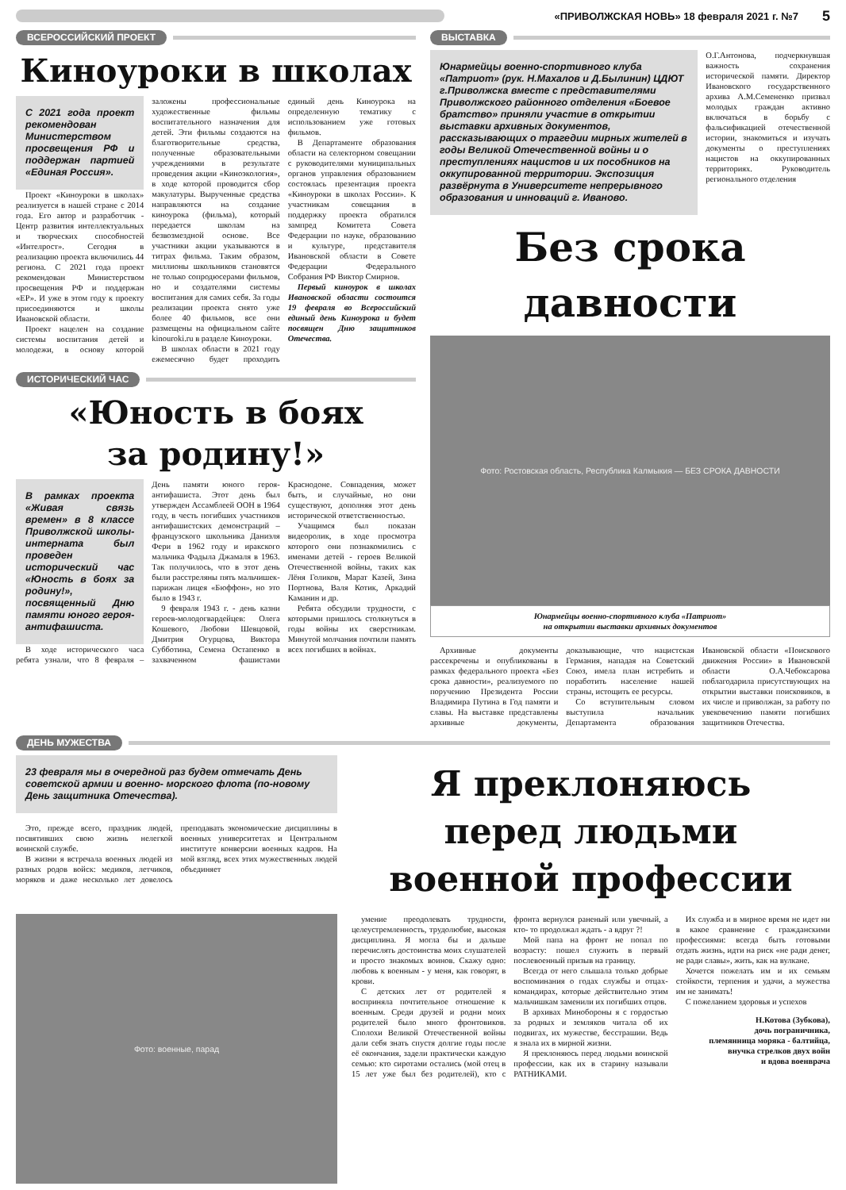«ПРИВОЛЖСКАЯ НОВЬ» 18 февраля 2021 г. №7
5
ВСЕРОССИЙСКИЙ ПРОЕКТ
Киноуроки в школах
С 2021 года проект рекомендован Министерством просвещения РФ и поддержан партией «Единая Россия».
Проект «Киноуроки в школах» реализуется в нашей стране с 2014 года. Его автор и разработчик - Центр развития интеллектуальных и творческих способностей «Интелрост». Сегодня в реализацию проекта включились 44 региона. С 2021 года проект рекомендован Министерством просвещения РФ и поддержан «ЕР». И уже в этом году к проекту присоединяются и школы Ивановской области.
Проект нацелен на создание системы воспитания детей и молодежи, в основу которой заложены профессиональные художественные фильмы воспитательного назначения для детей. Эти фильмы создаются на благотворительные средства, полученные образовательными учреждениями в результате проведения акции «Киноэкология», в ходе которой проводится сбор макулатуры. Вырученные средства направляются на создание киноурока (фильма), который передается школам на безвозмездной основе. Все участники акции указываются в титрах фильма. Таким образом, миллионы школьников становятся не только сопродюсерами фильмов, но и создателями системы воспитания для самих себя. За годы реализации проекта снято уже более 40 фильмов, все они размещены на официальном сайте kinouroki.ru в разделе Киноуроки.
В школах области в 2021 году ежемесячно будет проходить единый день Киноурока на определенную тематику с использованием уже готовых фильмов.
В Департаменте образования области на селекторном совещании с руководителями муниципальных органов управления образованием состоялась презентация проекта «Киноуроки в школах России». К участникам совещания в поддержку проекта обратился зампред Комитета Совета Федерации по науке, образованию и культуре, представителя Ивановской области в Совете Федерации Федерального Собрания РФ Виктор Смирнов.
Первый киноурок в школах Ивановской области состоится 19 февраля во Всероссийский единый день Киноурока и будет посвящен Дню защитников Отечества.
ИСТОРИЧЕСКИЙ ЧАС
«Юность в боях
за родину!»
В рамках проекта «Живая связь времен» в 8 классе Приволжской школы-интерната был проведен исторический час «Юность в боях за родину!», посвященный Дню памяти юного героя-антифашиста.
В ходе исторического часа ребята узнали, что 8 февраля – День памяти юного героя-антифашиста. Этот день был утвержден Ассамблеей ООН в 1964 году, в честь погибших участников антифашистских демонстраций – французского школьника Даниэля Фери в 1962 году и иракского мальчика Фадыла Джамаля в 1963. Так получилось, что в этот день были расстреляны пять мальчишек-парижан лицея «Бюффон», но это было в 1943 г.
9 февраля 1943 г. - день казни героев-молодогвардейцев: Олега Кошевого, Любови Шевцовой, Дмитрия Огурцова, Виктора Субботина, Семена Остапенко в захваченном фашистами Краснодоне. Совпадения, может быть, и случайные, но они существуют, дополняя этот день исторической ответственностью.
Учащимся был показан видеоролик, в ходе просмотра которого они познакомились с именами детей - героев Великой Отечественной войны, таких как Лёня Голиков, Марат Казей, Зина Портнова, Валя Котик, Аркадий Каманин и др.
Ребята обсудили трудности, с которыми пришлось столкнуться в годы войны их сверстникам. Минутой молчания почтили память всех погибших в войнах.
ВЫСТАВКА
Юнармейцы военно-спортивного клуба «Патриот» (рук. Н.Махалов и Д.Былинин) ЦДЮТ г.Приволжска вместе с представителями Приволжского районного отделения «Боевое братство» приняли участие в открытии выставки архивных документов, рассказывающих о трагедии мирных жителей в годы Великой Отечественной войны и о преступлениях нацистов и их пособников на оккупированной территории. Экспозиция развёрнута в Университете непрерывного образования и инноваций г. Иваново.
О.Г.Антонова, подчеркнувшая важность сохранения исторической памяти. Директор Ивановского государственного архива А.М.Семененко призвал молодых граждан активно включаться в борьбу с фальсификацией отечественной истории, знакомиться и изучать документы о преступлениях нацистов на оккупированных территориях. Руководитель регионального отделения
Без срока
давности
Фото: Ростовская область, Республика Калмыкия — БЕЗ СРОКА ДАВНОСТИ
Юнармейцы военно-спортивного клуба «Патриот»
на открытии выставки архивных документов
Архивные документы рассекречены и опубликованы в рамках федерального проекта «Без срока давности», реализуемого по поручению Президента России Владимира Путина в Год памяти и славы. На выставке представлены архивные документы, доказывающие, что нацистская Германия, нападая на Советский Союз, имела план истребить и поработить население нашей страны, истощить ее ресурсы.
Со вступительным словом выступила начальник Департамента образования Ивановской области «Поискового движения России» в Ивановской области О.А.Чебоксарова поблагодарила присутствующих на открытии выставки поисковиков, в их числе и приволжан, за работу по увековечению памяти погибших защитников Отечества.
ДЕНЬ МУЖЕСТВА
23 февраля мы в очередной раз будем отмечать День советской армии и военно- морского флота (по-новому День защитника Отечества).
Это, прежде всего, праздник людей, посвятивших свою жизнь нелегкой воинской службе.
В жизни я встречала военных людей из разных родов войск: медиков, летчиков, моряков и даже несколько лет довелось преподавать экономические дисциплины в военных университетах и Центральном институте конверсии военных кадров. На мой взгляд, всех этих мужественных людей объединяет
Я преклоняюсь
перед людьми
военной профессии
Фото: военные, парад
умение преодолевать трудности, целеустремленность, трудолюбие, высокая дисциплина. Я могла бы и дальше перечислять достоинства моих слушателей и просто знакомых воинов. Скажу одно: любовь к военным - у меня, как говорят, в крови.
С детских лет от родителей я восприняла почтительное отношение к военным. Среди друзей и родни моих родителей было много фронтовиков. Сполохи Великой Отечественной войны дали себя знать спустя долгие годы после её окончания, задели практически каждую семью: кто сиротами остались (мой отец в 15 лет уже был без родителей), кто с фронта вернулся раненый или увечный, а кто- то продолжал ждать - а вдруг ?!
Мой папа на фронт не попал по возрасту: пошел служить в первый послевоенный призыв на границу.
Всегда от него слышала только добрые воспоминания о годах службы и отцах-командирах, которые действительно этим мальчишкам заменили их погибших отцов.
В архивах Минобороны я с гордостью за родных и земляков читала об их подвигах, их мужестве, бесстрашии. Ведь я знала их в мирной жизни.
Я преклоняюсь перед людьми воинской профессии, как их в старину называли РАТНИКАМИ.
Их служба и в мирное время не идет ни в какое сравнение с гражданскими профессиями: всегда быть готовыми отдать жизнь, идти на риск «не ради денег, не ради славы», жить, как на вулкане.
Хочется пожелать им и их семьям стойкости, терпения и удачи, а мужества им не занимать!
С пожеланием здоровья и успехов
Н.Котова (Зубкова),
дочь пограничника,
племянница моряка - балтийца,
внучка стрелков двух войн
и вдова военврача